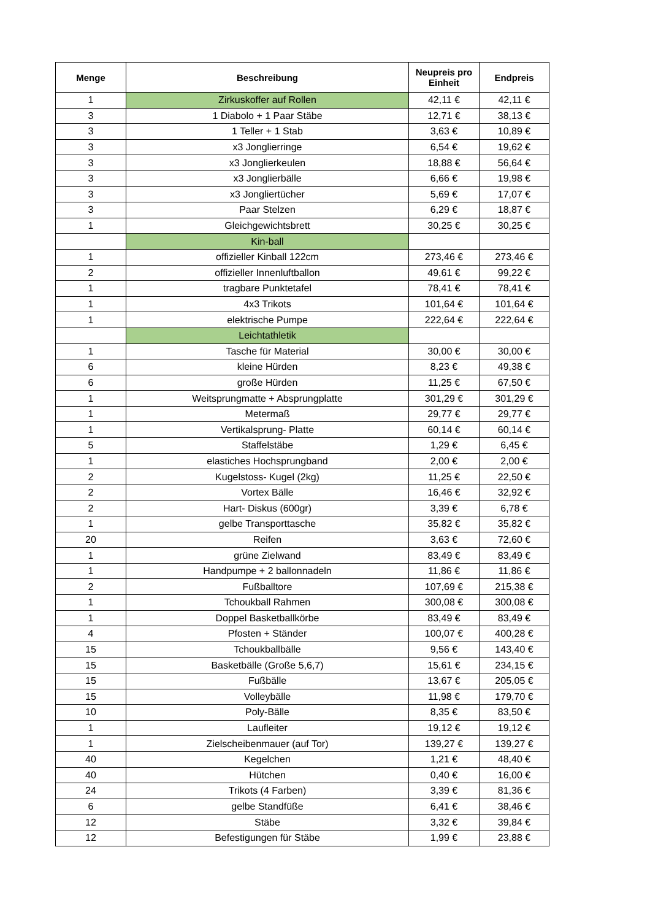| Menge | Beschreibung | Neupreis pro Einheit | Endpreis |
| --- | --- | --- | --- |
| 1 | Zirkuskoffer auf Rollen | 42,11 € | 42,11 € |
| 3 | 1 Diabolo + 1 Paar Stäbe | 12,71 € | 38,13 € |
| 3 | 1 Teller + 1 Stab | 3,63 € | 10,89 € |
| 3 | x3 Jonglierringe | 6,54 € | 19,62 € |
| 3 | x3 Jonglierkeulen | 18,88 € | 56,64 € |
| 3 | x3 Jonglierbälle | 6,66 € | 19,98 € |
| 3 | x3 Jongliertücher | 5,69 € | 17,07 € |
| 3 | Paar Stelzen | 6,29 € | 18,87 € |
| 1 | Gleichgewichtsbrett | 30,25 € | 30,25 € |
| | Kin-ball | | |
| 1 | offizieller Kinball 122cm | 273,46 € | 273,46 € |
| 2 | offizieller Innenluftballon | 49,61 € | 99,22 € |
| 1 | tragbare Punktetafel | 78,41 € | 78,41 € |
| 1 | 4x3 Trikots | 101,64 € | 101,64 € |
| 1 | elektrische Pumpe | 222,64 € | 222,64 € |
| | Leichtathletik | | |
| 1 | Tasche für Material | 30,00 € | 30,00 € |
| 6 | kleine Hürden | 8,23 € | 49,38 € |
| 6 | große Hürden | 11,25 € | 67,50 € |
| 1 | Weitsprungmatte + Absprungplatte | 301,29 € | 301,29 € |
| 1 | Metermaß | 29,77 € | 29,77 € |
| 1 | Vertikalsprung- Platte | 60,14 € | 60,14 € |
| 5 | Staffelstäbe | 1,29 € | 6,45 € |
| 1 | elastiches Hochsprungband | 2,00 € | 2,00 € |
| 2 | Kugelstoss- Kugel (2kg) | 11,25 € | 22,50 € |
| 2 | Vortex Bälle | 16,46 € | 32,92 € |
| 2 | Hart- Diskus (600gr) | 3,39 € | 6,78 € |
| 1 | gelbe Transporttasche | 35,82 € | 35,82 € |
| 20 | Reifen | 3,63 € | 72,60 € |
| 1 | grüne Zielwand | 83,49 € | 83,49 € |
| 1 | Handpumpe + 2 ballonnadeln | 11,86 € | 11,86 € |
| 2 | Fußballtore | 107,69 € | 215,38 € |
| 1 | Tchoukball Rahmen | 300,08 € | 300,08 € |
| 1 | Doppel Basketballkörbe | 83,49 € | 83,49 € |
| 4 | Pfosten + Ständer | 100,07 € | 400,28 € |
| 15 | Tchoukballbälle | 9,56 € | 143,40 € |
| 15 | Basketbälle (Große 5,6,7) | 15,61 € | 234,15 € |
| 15 | Fußbälle | 13,67 € | 205,05 € |
| 15 | Volleybälle | 11,98 € | 179,70 € |
| 10 | Poly-Bälle | 8,35 € | 83,50 € |
| 1 | Laufleiter | 19,12 € | 19,12 € |
| 1 | Zielscheibenmauer (auf Tor) | 139,27 € | 139,27 € |
| 40 | Kegelchen | 1,21 € | 48,40 € |
| 40 | Hütchen | 0,40 € | 16,00 € |
| 24 | Trikots (4 Farben) | 3,39 € | 81,36 € |
| 6 | gelbe Standfüße | 6,41 € | 38,46 € |
| 12 | Stäbe | 3,32 € | 39,84 € |
| 12 | Befestigungen für Stäbe | 1,99 € | 23,88 € |